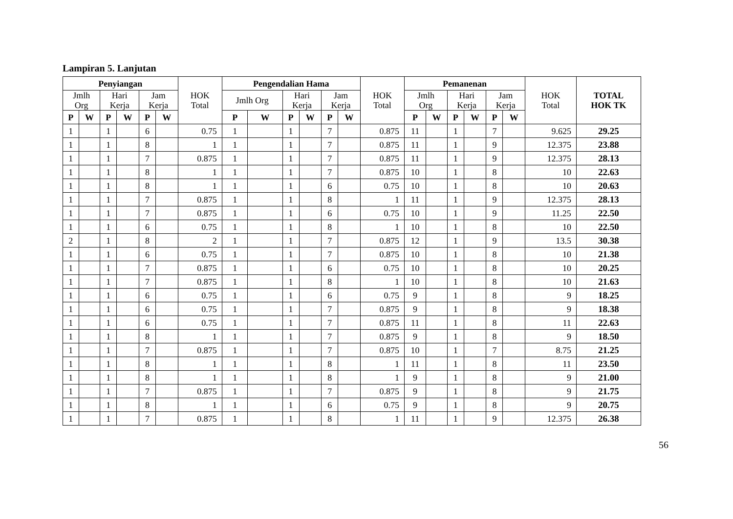Lampiran 5. Lanjutan
| Penyiangan | | | | | | HOK Total | Pengendalian Hama | | | | | | HOK Total | Pemanenan | | | | | | HOK Total | TOTAL HOK TK |
| --- | --- | --- | --- | --- | --- | --- | --- | --- | --- | --- | --- | --- | --- | --- | --- | --- | --- | --- | --- | --- | --- |
| Jmlh Org | | Hari Kerja | | Jam Kerja | | | Jmlh Org | | Hari Kerja | | Jam Kerja | | | Jmlh Org | | Hari Kerja | | Jam Kerja | | | |
| P | W | P | W | P | W | | P | W | P | W | P | W | | P | W | P | W | P | W | | |
| 1 | | 1 | | 6 | | 0.75 | 1 | | 1 | | 7 | | 0.875 | 11 | | 1 | | 7 | | 9.625 | 29.25 |
| 1 | | 1 | | 8 | | 1 | 1 | | 1 | | 7 | | 0.875 | 11 | | 1 | | 9 | | 12.375 | 23.88 |
| 1 | | 1 | | 7 | | 0.875 | 1 | | 1 | | 7 | | 0.875 | 11 | | 1 | | 9 | | 12.375 | 28.13 |
| 1 | | 1 | | 8 | | 1 | 1 | | 1 | | 7 | | 0.875 | 10 | | 1 | | 8 | | 10 | 22.63 |
| 1 | | 1 | | 8 | | 1 | 1 | | 1 | | 6 | | 0.75 | 10 | | 1 | | 8 | | 10 | 20.63 |
| 1 | | 1 | | 7 | | 0.875 | 1 | | 1 | | 8 | | 1 | 11 | | 1 | | 9 | | 12.375 | 28.13 |
| 1 | | 1 | | 7 | | 0.875 | 1 | | 1 | | 6 | | 0.75 | 10 | | 1 | | 9 | | 11.25 | 22.50 |
| 1 | | 1 | | 6 | | 0.75 | 1 | | 1 | | 8 | | 1 | 10 | | 1 | | 8 | | 10 | 22.50 |
| 2 | | 1 | | 8 | | 2 | 1 | | 1 | | 7 | | 0.875 | 12 | | 1 | | 9 | | 13.5 | 30.38 |
| 1 | | 1 | | 6 | | 0.75 | 1 | | 1 | | 7 | | 0.875 | 10 | | 1 | | 8 | | 10 | 21.38 |
| 1 | | 1 | | 7 | | 0.875 | 1 | | 1 | | 6 | | 0.75 | 10 | | 1 | | 8 | | 10 | 20.25 |
| 1 | | 1 | | 7 | | 0.875 | 1 | | 1 | | 8 | | 1 | 10 | | 1 | | 8 | | 10 | 21.63 |
| 1 | | 1 | | 6 | | 0.75 | 1 | | 1 | | 6 | | 0.75 | 9 | | 1 | | 8 | | 9 | 18.25 |
| 1 | | 1 | | 6 | | 0.75 | 1 | | 1 | | 7 | | 0.875 | 9 | | 1 | | 8 | | 9 | 18.38 |
| 1 | | 1 | | 6 | | 0.75 | 1 | | 1 | | 7 | | 0.875 | 11 | | 1 | | 8 | | 11 | 22.63 |
| 1 | | 1 | | 8 | | 1 | 1 | | 1 | | 7 | | 0.875 | 9 | | 1 | | 8 | | 9 | 18.50 |
| 1 | | 1 | | 7 | | 0.875 | 1 | | 1 | | 7 | | 0.875 | 10 | | 1 | | 7 | | 8.75 | 21.25 |
| 1 | | 1 | | 8 | | 1 | 1 | | 1 | | 8 | | 1 | 11 | | 1 | | 8 | | 11 | 23.50 |
| 1 | | 1 | | 8 | | 1 | 1 | | 1 | | 8 | | 1 | 9 | | 1 | | 8 | | 9 | 21.00 |
| 1 | | 1 | | 7 | | 0.875 | 1 | | 1 | | 7 | | 0.875 | 9 | | 1 | | 8 | | 9 | 21.75 |
| 1 | | 1 | | 8 | | 1 | 1 | | 1 | | 6 | | 0.75 | 9 | | 1 | | 8 | | 9 | 20.75 |
| 1 | | 1 | | 7 | | 0.875 | 1 | | 1 | | 8 | | 1 | 11 | | 1 | | 9 | | 12.375 | 26.38 |
56